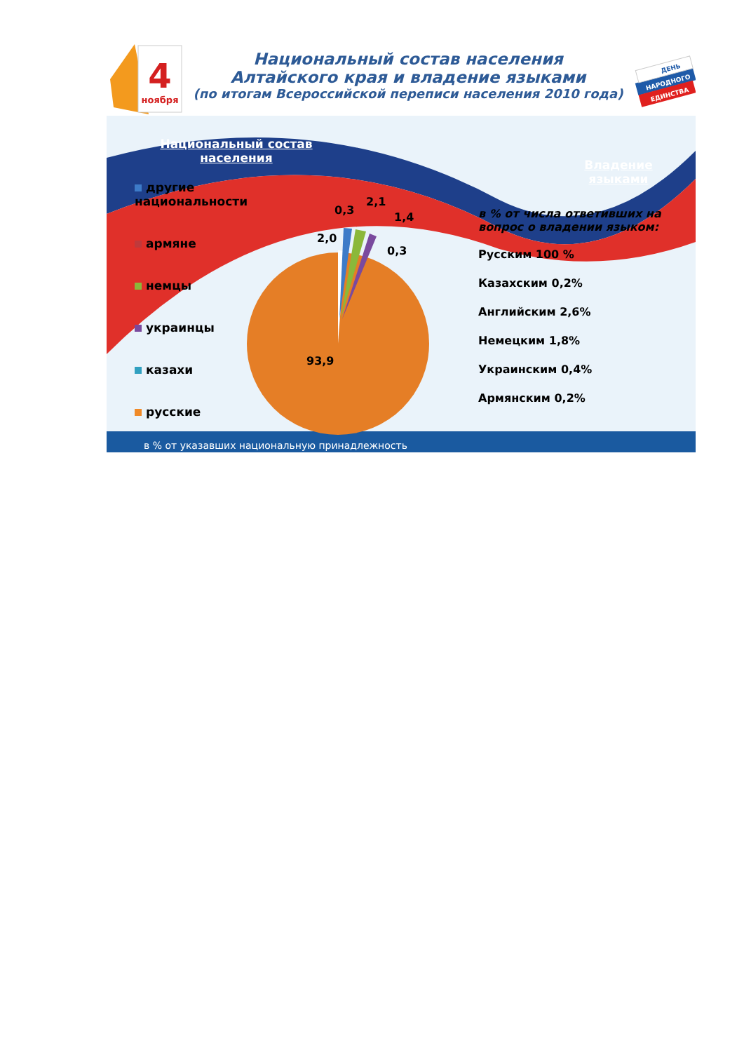4
ноября
Национальный состав населения
Алтайского края и владение языками
(по итогам Всероссийской переписи населения 2010 года)
ДЕНЬ
НАРОДНОГО
ЕДИНСТВА
Национальный состав населения
другие национальности
армяне
немцы
украинцы
казахи
русские
2,0
0,3
2,1
1,4
0,3
93,9
Владение языками
в % от числа ответивших на вопрос о владении языком:
Русским 100 %
Казахским 0,2%
Английским 2,6%
Немецким 1,8%
Украинским 0,4%
Армянским 0,2%
в % от указавших национальную принадлежность